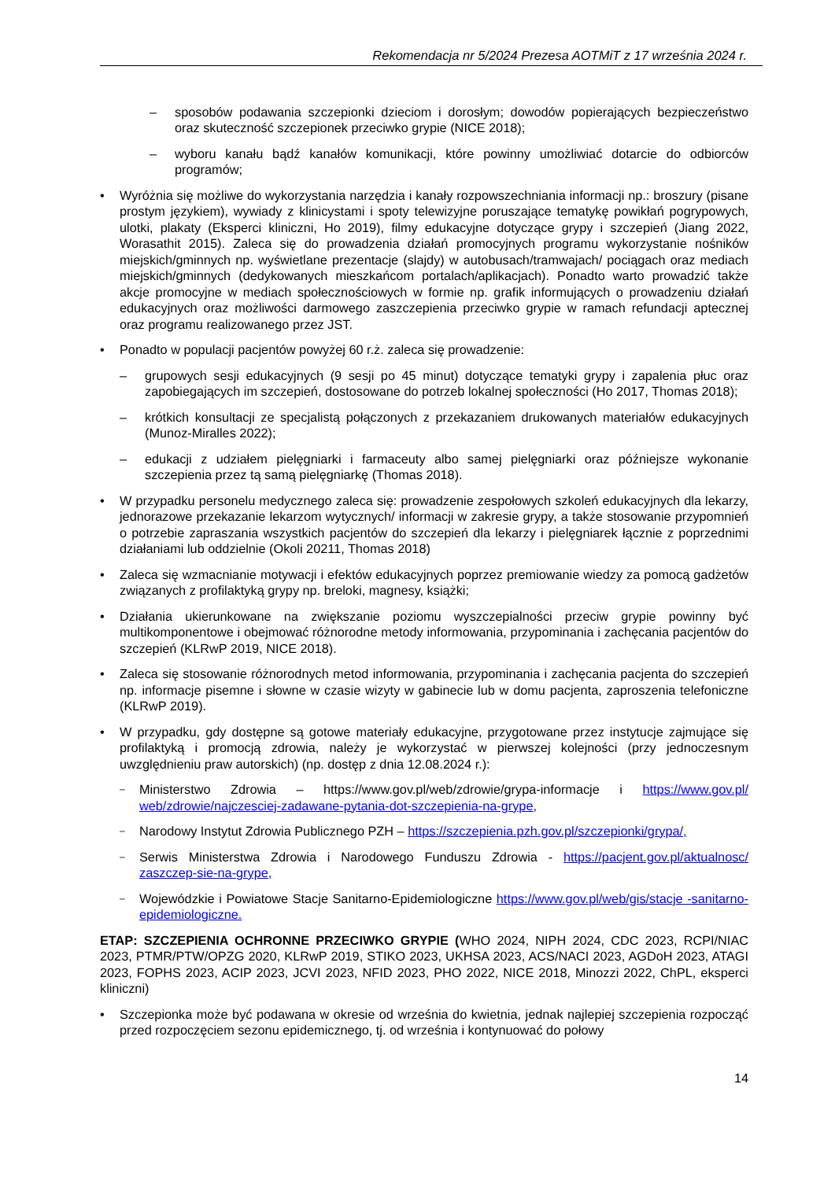Rekomendacja nr 5/2024 Prezesa AOTMiT z 17 września 2024 r.
– sposobów podawania szczepionki dzieciom i dorosłym; dowodów popierających bezpieczeństwo oraz skuteczność szczepionek przeciwko grypie (NICE 2018);
– wyboru kanału bądź kanałów komunikacji, które powinny umożliwiać dotarcie do odbiorców programów;
• Wyróżnia się możliwe do wykorzystania narzędzia i kanały rozpowszechniania informacji np.: broszury (pisane prostym językiem), wywiady z klinicystami i spoty telewizyjne poruszające tematykę powikłań pogrypowych, ulotki, plakaty (Eksperci kliniczni, Ho 2019), filmy edukacyjne dotyczące grypy i szczepień (Jiang 2022, Worasathit 2015). Zaleca się do prowadzenia działań promocyjnych programu wykorzystanie nośników miejskich/gminnych np. wyświetlane prezentacje (slajdy) w autobusach/tramwajach/ pociągach oraz mediach miejskich/gminnych (dedykowanych mieszkańcom portalach/aplikacjach). Ponadto warto prowadzić także akcje promocyjne w mediach społecznościowych w formie np. grafik informujących o prowadzeniu działań edukacyjnych oraz możliwości darmowego zaszczepienia przeciwko grypie w ramach refundacji aptecznej oraz programu realizowanego przez JST.
• Ponadto w populacji pacjentów powyżej 60 r.ż. zaleca się prowadzenie:
– grupowych sesji edukacyjnych (9 sesji po 45 minut) dotyczące tematyki grypy i zapalenia płuc oraz zapobiegających im szczepień, dostosowane do potrzeb lokalnej społeczności (Ho 2017, Thomas 2018);
– krótkich konsultacji ze specjalistą połączonych z przekazaniem drukowanych materiałów edukacyjnych (Munoz-Miralles 2022);
– edukacji z udziałem pielęgniarki i farmaceuty albo samej pielęgniarki oraz późniejsze wykonanie szczepienia przez tą samą pielęgniarkę (Thomas 2018).
• W przypadku personelu medycznego zaleca się: prowadzenie zespołowych szkoleń edukacyjnych dla lekarzy, jednorazowe przekazanie lekarzom wytycznych/ informacji w zakresie grypy, a także stosowanie przypomnień o potrzebie zapraszania wszystkich pacjentów do szczepień dla lekarzy i pielęgniarek łącznie z poprzednimi działaniami lub oddzielnie (Okoli 20211, Thomas 2018)
• Zaleca się wzmacnianie motywacji i efektów edukacyjnych poprzez premiowanie wiedzy za pomocą gadżetów związanych z profilaktyką grypy np. breloki, magnesy, książki;
• Działania ukierunkowane na zwiększanie poziomu wyszczepialności przeciw grypie powinny być multikomponentowe i obejmować różnorodne metody informowania, przypominania i zachęcania pacjentów do szczepień (KLRwP 2019, NICE 2018).
• Zaleca się stosowanie różnorodnych metod informowania, przypominania i zachęcania pacjenta do szczepień np. informacje pisemne i słowne w czasie wizyty w gabinecie lub w domu pacjenta, zaproszenia telefoniczne (KLRwP 2019).
• W przypadku, gdy dostępne są gotowe materiały edukacyjne, przygotowane przez instytucje zajmujące się profilaktyką i promocją zdrowia, należy je wykorzystać w pierwszej kolejności (przy jednoczesnym uwzględnieniu praw autorskich) (np. dostęp z dnia 12.08.2024 r.):
–
Ministerstwo Zdrowia – https://www.gov.pl/web/zdrowie/grypa-informacje i https://www.gov.pl/ web/zdrowie/najczesciej-zadawane-pytania-dot-szczepienia-na-grype,
–
Narodowy Instytut Zdrowia Publicznego PZH – https://szczepienia.pzh.gov.pl/szczepionki/grypa/,
–
Serwis Ministerstwa Zdrowia i Narodowego Funduszu Zdrowia - https://pacjent.gov.pl/aktualnosc/ zaszczep-sie-na-grype,
–
Wojewódzkie i Powiatowe Stacje Sanitarno-Epidemiologiczne https://www.gov.pl/web/gis/stacje -sanitarno-epidemiologiczne.
ETAP: SZCZEPIENIA OCHRONNE PRZECIWKO GRYPIE (WHO 2024, NIPH 2024, CDC 2023, RCPI/NIAC 2023, PTMR/PTW/OPZG 2020, KLRwP 2019, STIKO 2023, UKHSA 2023, ACS/NACI 2023, AGDoH 2023, ATAGI 2023, FOPHS 2023, ACIP 2023, JCVI 2023, NFID 2023, PHO 2022, NICE 2018, Minozzi 2022, ChPL, eksperci kliniczni)
• Szczepionka może być podawana w okresie od września do kwietnia, jednak najlepiej szczepienia rozpocząć przed rozpoczęciem sezonu epidemicznego, tj. od września i kontynuować do połowy
14